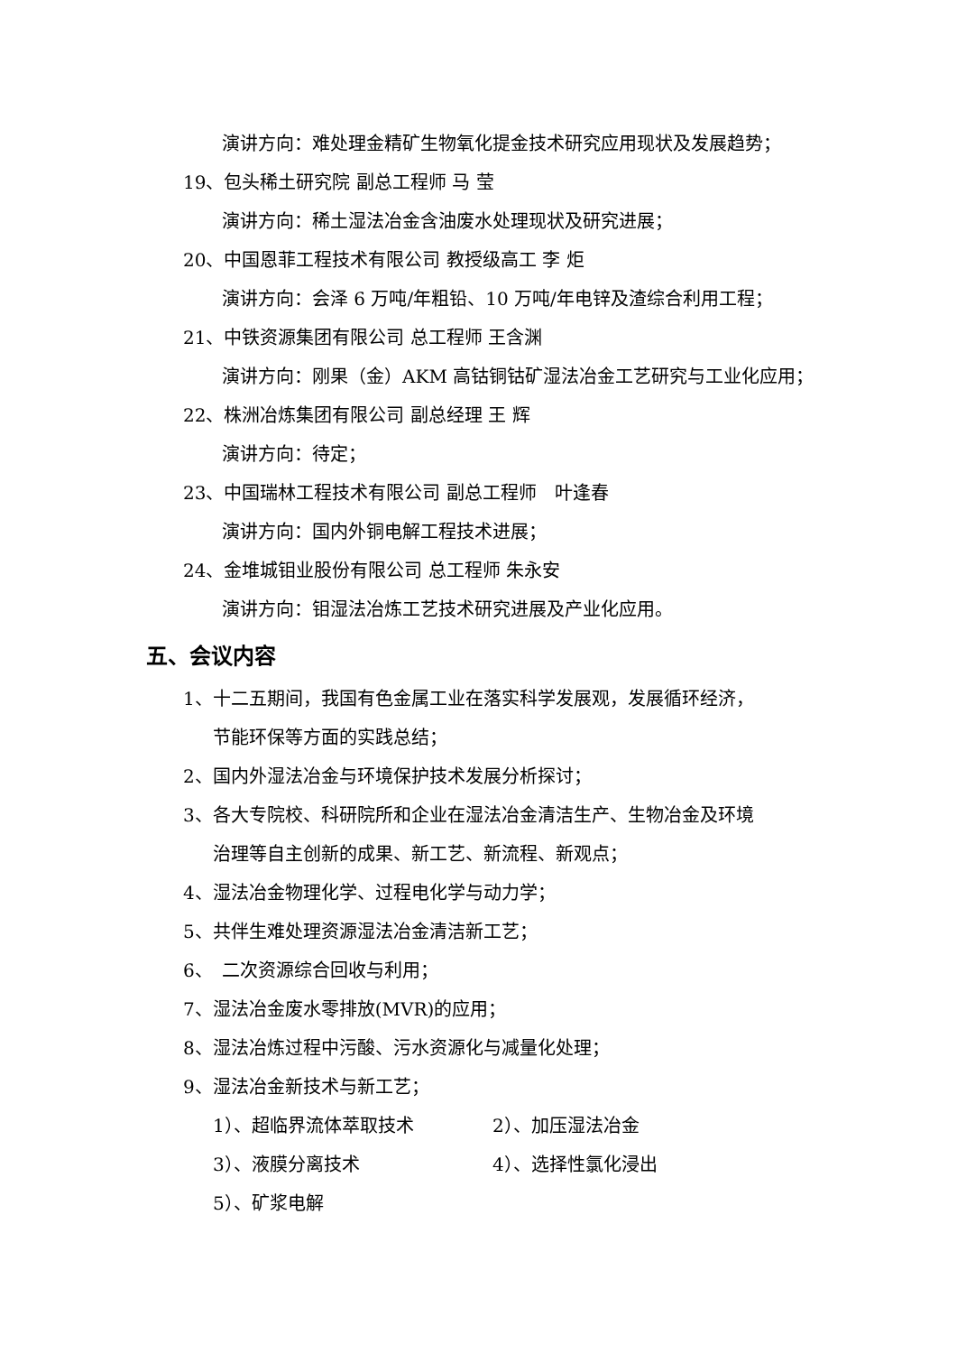演讲方向：难处理金精矿生物氧化提金技术研究应用现状及发展趋势；
19、包头稀土研究院 副总工程师 马 莹
演讲方向：稀土湿法冶金含油废水处理现状及研究进展；
20、中国恩菲工程技术有限公司 教授级高工 李 炬
演讲方向：会泽 6 万吨/年粗铅、10 万吨/年电锌及渣综合利用工程；
21、中铁资源集团有限公司 总工程师 王含渊
演讲方向：刚果（金）AKM 高钴铜钴矿湿法冶金工艺研究与工业化应用；
22、株洲冶炼集团有限公司 副总经理 王 辉
演讲方向：待定；
23、中国瑞林工程技术有限公司 副总工程师　叶逢春
演讲方向：国内外铜电解工程技术进展；
24、金堆城钼业股份有限公司 总工程师 朱永安
演讲方向：钼湿法冶炼工艺技术研究进展及产业化应用。
五、会议内容
1、十二五期间，我国有色金属工业在落实科学发展观，发展循环经济，
节能环保等方面的实践总结；
2、国内外湿法冶金与环境保护技术发展分析探讨；
3、各大专院校、科研院所和企业在湿法冶金清洁生产、生物冶金及环境
治理等自主创新的成果、新工艺、新流程、新观点；
4、湿法冶金物理化学、过程电化学与动力学；
5、共伴生难处理资源湿法冶金清洁新工艺；
6、　二次资源综合回收与利用；
7、湿法冶金废水零排放(MVR)的应用；
8、湿法冶炼过程中污酸、污水资源化与减量化处理；
9、湿法冶金新技术与新工艺；
1）、超临界流体萃取技术 2）、加压湿法冶金
3）、液膜分离技术 4）、选择性氯化浸出
5）、矿浆电解